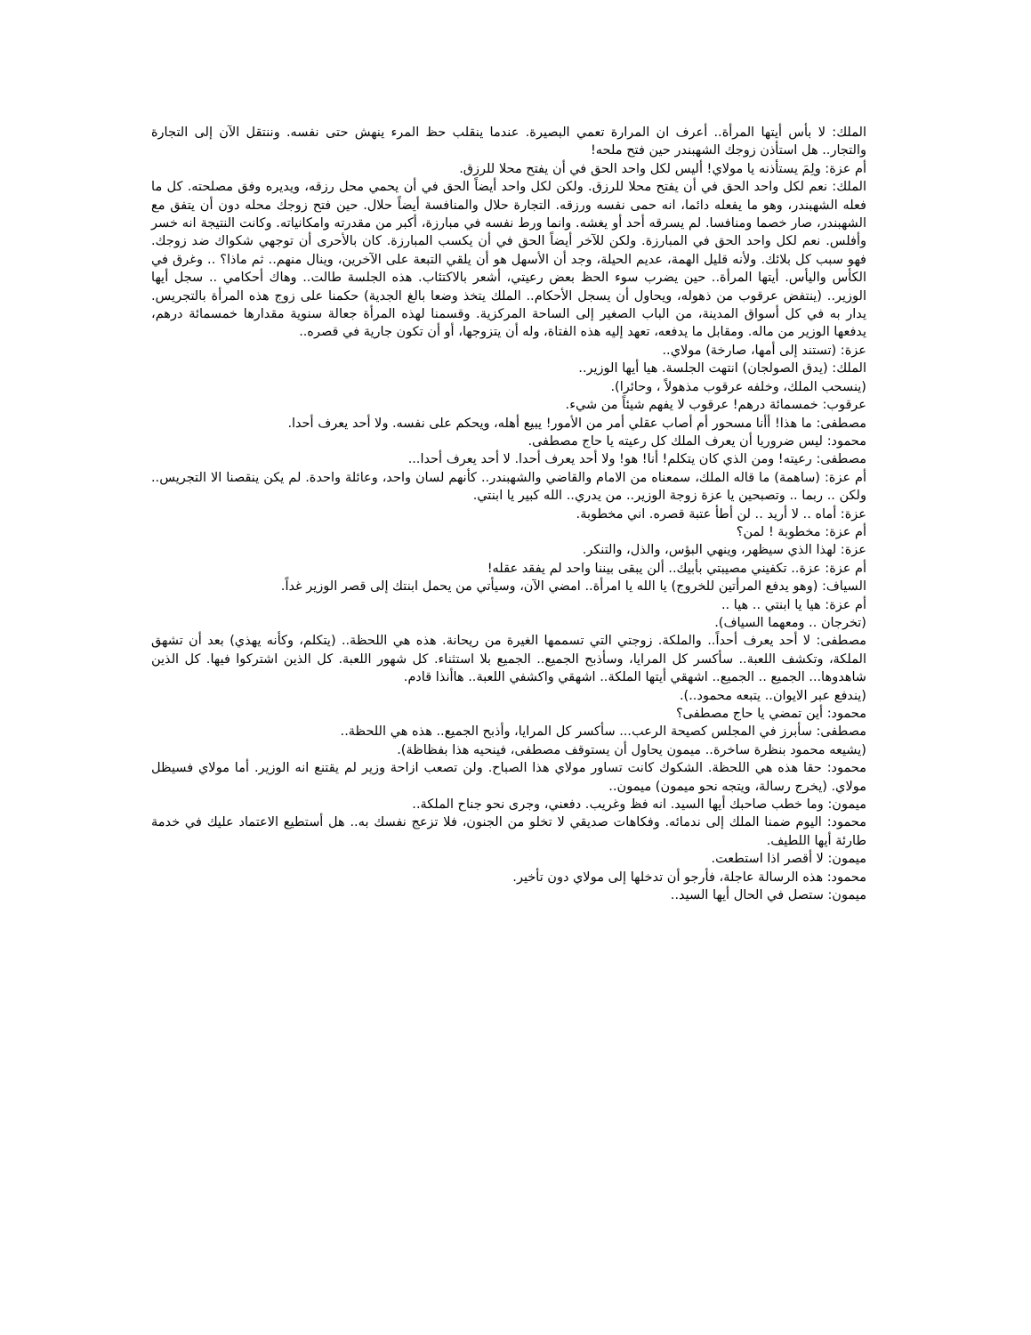الملك: لا بأس أيتها المرأة.. أعرف ان المرارة تعمي البصيرة. عندما ينقلب حظ المرء ينهش حتى نفسه. وننتقل الآن إلى التجارة والتجار.. هل استأذن زوجك الشهبندر حين فتح ملحه!
أم عزة: ولِمَ يستأذنه يا مولاي! أليس لكل واحد الحق في أن يفتح محلا للرزق.
الملك: نعم لكل واحد الحق في أن يفتح محلا للرزق. ولكن لكل واحد أيضاً الحق في أن يحمي محل رزقه، ويديره وفق مصلحته. كل ما فعله الشهبندر، وهو ما يفعله دائما، انه حمى نفسه ورزقه. التجارة حلال والمنافسة أيضاً حلال. حين فتح زوجك محله دون أن يتفق مع الشهبندر، صار خصما ومنافسا. لم يسرقه أحد أو يغشه. وانما ورط نفسه في مبارزة، أكبر من مقدرته وامكانياته. وكانت النتيجة انه خسر وأفلس. نعم لكل واحد الحق في المبارزة. ولكن للآخر أيضاً الحق في أن يكسب المبارزة. كان بالأحرى أن توجهي شكواك ضد زوجك. فهو سبب كل بلائك. ولأنه قليل الهمة، عديم الحيلة، وجد أن الأسهل هو أن يلقي التبعة على الآخرين، وينال منهم.. ثم ماذا؟ .. وغرق في الكأس واليأس. أيتها المرأة.. حين يضرب سوء الحظ بعض رعيتي، أشعر بالاكتئاب. هذه الجلسة طالت.. وهاك أحكامي .. سجل أيها الوزير.. (ينتفض عرقوب من ذهوله، ويحاول أن يسجل الأحكام.. الملك يتخذ وضعا بالغ الجدية) حكمنا على زوج هذه المرأة بالتجريس. يدار به في كل أسواق المدينة، من الباب الصغير إلى الساحة المركزية. وقسمنا لهذه المرأة جعالة سنوية مقدارها خمسمائة درهم، يدفعها الوزير من ماله. ومقابل ما يدفعه، تعهد إليه هذه الفتاة، وله أن يتزوجها، أو أن تكون جارية في قصره..
عزة: (تستند إلى أمها، صارخة) مولاي..
الملك: (يدق الصولجان) انتهت الجلسة. هيا أيها الوزير..
(ينسحب الملك، وخلفه عرقوب مذهولاً ، وحائرا).
عرقوب: خمسمائة درهم! عرقوب لا يفهم شيئاً من شيء.
مصطفى: ما هذا! أأنا مسحور أم أصاب عقلي أمر من الأمور! يبيع أهله، ويحكم على نفسه. ولا أحد يعرف أحدا.
محمود: ليس ضروريا أن يعرف الملك كل رعيته يا حاج مصطفى.
مصطفى: رعيته! ومن الذي كان يتكلم! أنا! هو! ولا أحد يعرف أحدا. لا أحد يعرف أحدا...
أم عزة: (ساهمة) ما قاله الملك، سمعناه من الامام والقاضي والشهبندر.. كأنهم لسان واحد، وعائلة واحدة. لم يكن ينقصنا الا التجريس.. ولكن .. ربما .. وتصبحين يا عزة زوجة الوزير.. من يدري.. الله كبير يا ابنتي.
عزة: أماه .. لا أريد .. لن أطأ عتبة قصره. اني مخطوبة.
أم عزة: مخطوبة ! لمن؟
عزة: لهذا الذي سيظهر، وينهي البؤس، والذل، والتنكر.
أم عزة: عزة.. تكفيني مصيبتي بأبيك.. ألن يبقى بيننا واحد لم يفقد عقله!
السياف: (وهو يدفع المرأتين للخروج) يا الله يا امرأة.. امضي الآن، وسيأتي من يحمل ابنتك إلى قصر الوزير غداً.
أم عزة: هيا يا ابنتي .. هيا ..
(تخرجان .. ومعهما السياف).
مصطفى: لا أحد يعرف أحداً.. والملكة. زوجتي التي تسممها الغيرة من ريحانة. هذه هي اللحظة.. (يتكلم، وكأنه يهذي) بعد أن تشهق الملكة، وتكشف اللعبة.. سأكسر كل المرايا، وسأذبح الجميع.. الجميع بلا استثناء. كل شهور اللعبة. كل الذين اشتركوا فيها. كل الذين شاهدوها... الجميع .. الجميع.. اشهقي أيتها الملكة.. اشهقي واكشفي اللعبة.. هاأنذا قادم.
(يندفع عبر الايوان.. يتبعه محمود..).
محمود: أين تمضي يا حاج مصطفى؟
مصطفى: سأبرز في المجلس كصيحة الرعب... سأكسر كل المرايا، وأذبح الجميع.. هذه هي اللحظة..
(يشيعه محمود بنظرة ساخرة.. ميمون يحاول أن يستوقف مصطفى، فينحيه هذا بفظاظة).
محمود: حقا هذه هي اللحظة. الشكوك كانت تساور مولاي هذا الصباح. ولن تصعب ازاحة وزير لم يقتنع انه الوزير. أما مولاي فسيظل مولاي. (يخرج رسالة، ويتجه نحو ميمون) ميمون..
ميمون: وما خطب صاحبك أيها السيد. انه فظ وغريب. دفعني، وجرى نحو جناح الملكة..
محمود: اليوم ضمنا الملك إلى ندمائه. وفكاهات صديقي لا تخلو من الجنون، فلا تزعج نفسك به.. هل أستطيع الاعتماد عليك في خدمة طارئة أيها اللطيف.
ميمون: لا أقصر اذا استطعت.
محمود: هذه الرسالة عاجلة، فأرجو أن تدخلها إلى مولاي دون تأخير.
ميمون: ستصل في الحال أيها السيد..